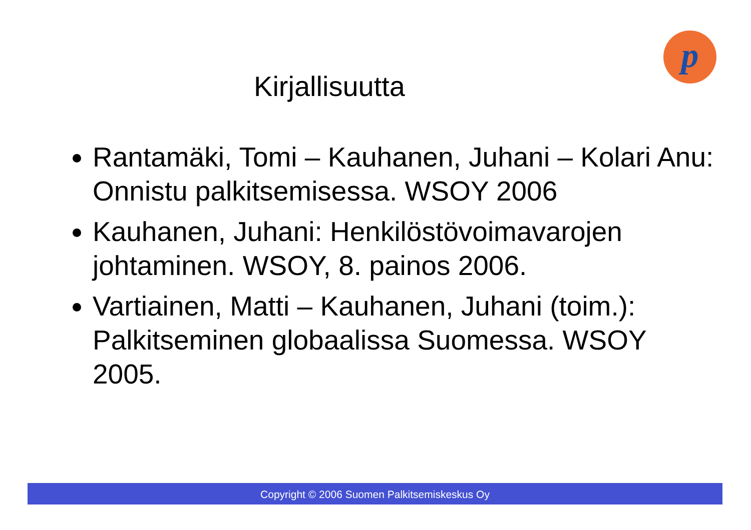p
Kirjallisuutta
Rantamäki, Tomi – Kauhanen, Juhani – Kolari Anu: Onnistu palkitsemisessa. WSOY 2006
Kauhanen, Juhani: Henkilöstövoimavarojen johtaminen. WSOY, 8. painos 2006.
Vartiainen, Matti – Kauhanen, Juhani (toim.): Palkitseminen globaalissa Suomessa. WSOY 2005.
Copyright © 2006 Suomen Palkitsemiskeskus Oy